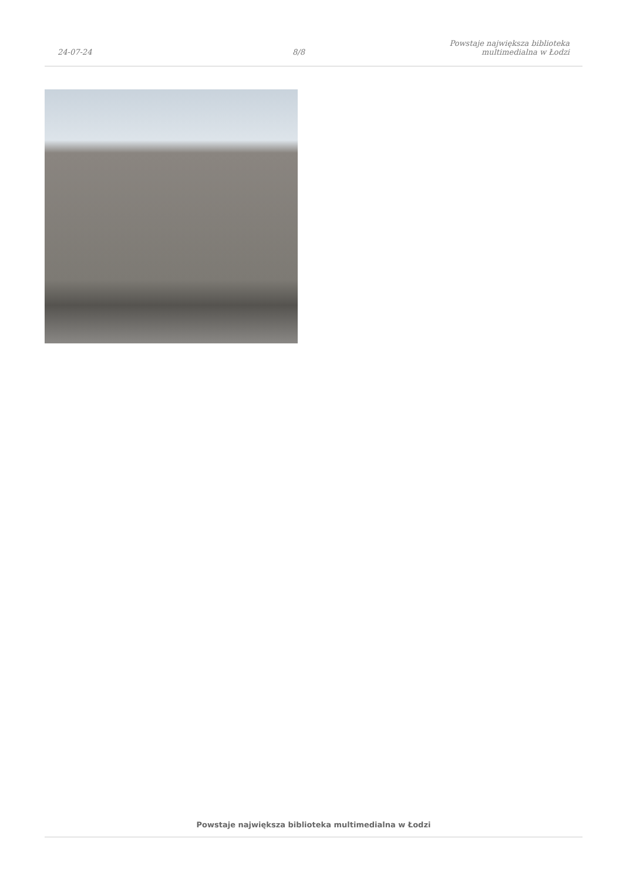24-07-24
8/8
Powstaje największa biblioteka
multimedialna w Łodzi
Powstaje największa biblioteka multimedialna w Łodzi